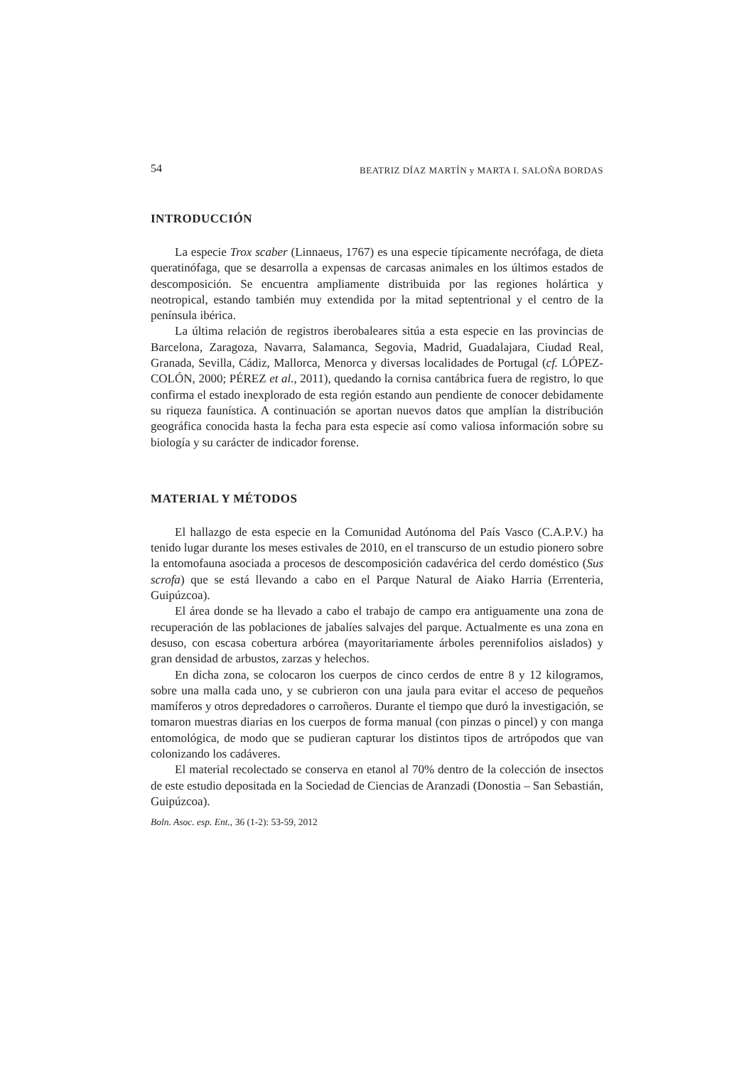54 BEATRIZ DÍAZ MARTÍN y MARTA I. SALOÑA BORDAS
INTRODUCCIÓN
La especie Trox scaber (Linnaeus, 1767) es una especie típicamente necrófaga, de dieta queratinófaga, que se desarrolla a expensas de carcasas animales en los últimos estados de descomposición. Se encuentra ampliamente distribuida por las regiones holártica y neotropical, estando también muy extendida por la mitad septentrional y el centro de la península ibérica.
La última relación de registros iberobaleares sitúa a esta especie en las provincias de Barcelona, Zaragoza, Navarra, Salamanca, Segovia, Madrid, Guadalajara, Ciudad Real, Granada, Sevilla, Cádiz, Mallorca, Menorca y diversas localidades de Portugal (cf. LÓPEZ-COLÓN, 2000; PÉREZ et al., 2011), quedando la cornisa cantábrica fuera de registro, lo que confirma el estado inexplorado de esta región estando aun pendiente de conocer debidamente su riqueza faunística. A continuación se aportan nuevos datos que amplían la distribución geográfica conocida hasta la fecha para esta especie así como valiosa información sobre su biología y su carácter de indicador forense.
MATERIAL Y MÉTODOS
El hallazgo de esta especie en la Comunidad Autónoma del País Vasco (C.A.P.V.) ha tenido lugar durante los meses estivales de 2010, en el transcurso de un estudio pionero sobre la entomofauna asociada a procesos de descomposición cadavérica del cerdo doméstico (Sus scrofa) que se está llevando a cabo en el Parque Natural de Aiako Harria (Errenteria, Guipúzcoa).
El área donde se ha llevado a cabo el trabajo de campo era antiguamente una zona de recuperación de las poblaciones de jabalíes salvajes del parque. Actualmente es una zona en desuso, con escasa cobertura arbórea (mayoritariamente árboles perennifolios aislados) y gran densidad de arbustos, zarzas y helechos.
En dicha zona, se colocaron los cuerpos de cinco cerdos de entre 8 y 12 kilogramos, sobre una malla cada uno, y se cubrieron con una jaula para evitar el acceso de pequeños mamíferos y otros depredadores o carroñeros. Durante el tiempo que duró la investigación, se tomaron muestras diarias en los cuerpos de forma manual (con pinzas o pincel) y con manga entomológica, de modo que se pudieran capturar los distintos tipos de artrópodos que van colonizando los cadáveres.
El material recolectado se conserva en etanol al 70% dentro de la colección de insectos de este estudio depositada en la Sociedad de Ciencias de Aranzadi (Donostia – San Sebastián, Guipúzcoa).
Boln. Asoc. esp. Ent., 36 (1-2): 53-59, 2012